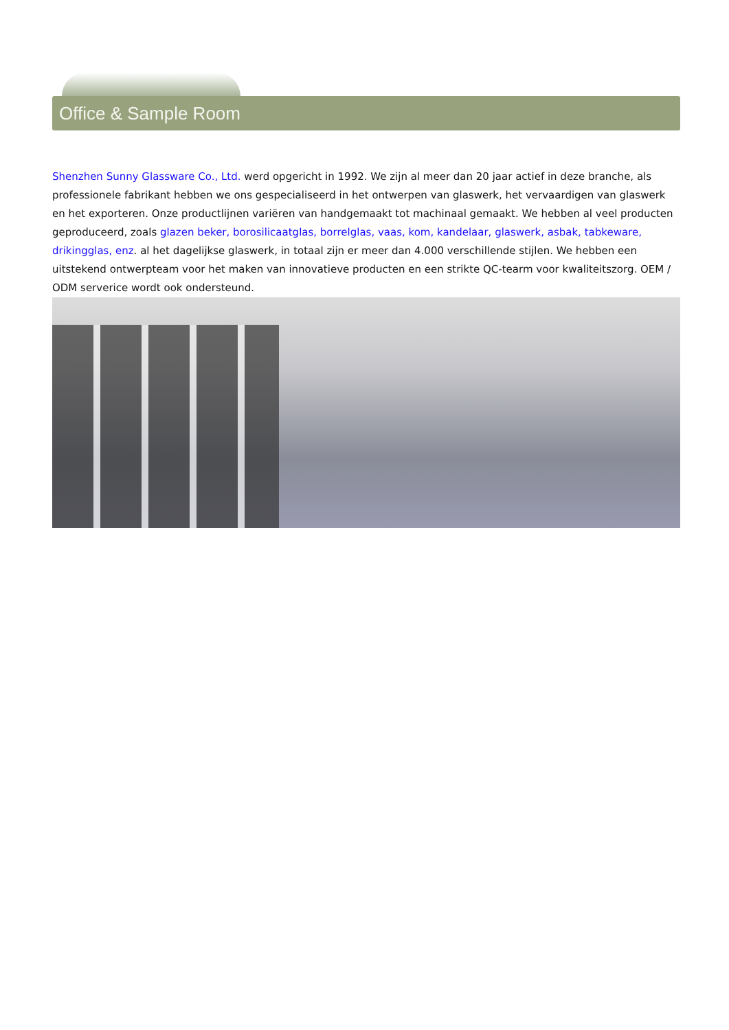Office & Sample Room
Shenzhen Sunny Glassware Co., Ltd. werd opgericht in 1992. We zijn al meer dan 20 jaar actief in deze branche, als professionele fabrikant hebben we ons gespecialiseerd in het ontwerpen van glaswerk, het vervaardigen van glaswerk en het exporteren. Onze productlijnen variëren van handgemaakt tot machinaal gemaakt. We hebben al veel producten geproduceerd, zoals glazen beker, borosilicaatglas, borrelglas, vaas, kom, kandelaar, glaswerk, asbak, tabkeware, drikingglas, enz. al het dagelijkse glaswerk, in totaal zijn er meer dan 4.000 verschillende stijlen. We hebben een uitstekend ontwerpteam voor het maken van innovatieve producten en een strikte QC-tearm voor kwaliteitszorg. OEM / ODM serverice wordt ook ondersteund.